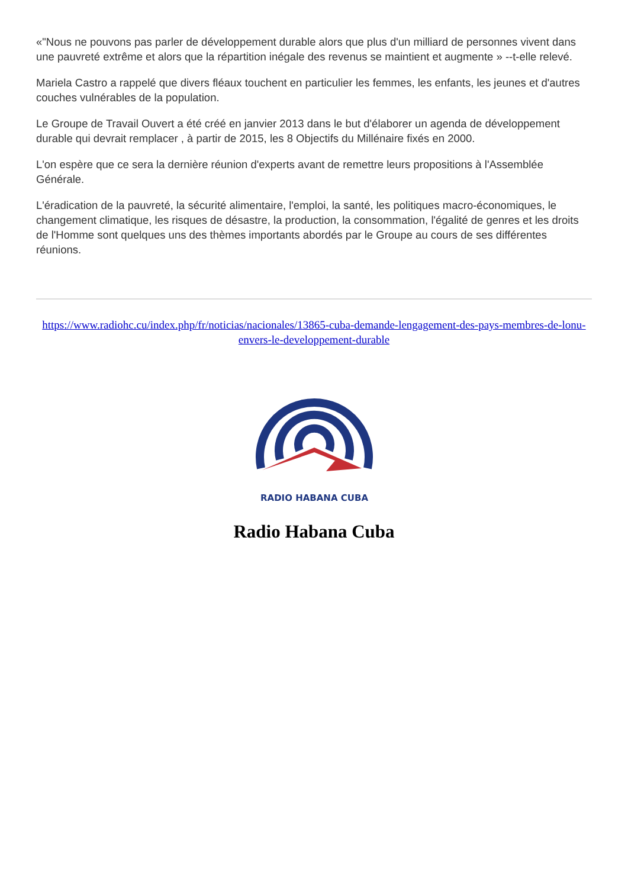«"Nous ne pouvons pas parler de développement durable alors que plus d'un milliard de personnes vivent dans une pauvreté extrême et alors que la répartition inégale des revenus se maintient et augmente » --t-elle relevé.
Mariela Castro a rappelé que divers fléaux touchent en particulier les femmes, les enfants, les jeunes et d'autres couches vulnérables de la population.
Le Groupe de Travail Ouvert a été créé en janvier 2013 dans le but d'élaborer un agenda de développement durable qui devrait remplacer , à partir de 2015, les 8 Objectifs du Millénaire fixés en 2000.
L'on espère que ce sera la dernière réunion d'experts avant de remettre leurs propositions à l'Assemblée Générale.
L'éradication de la pauvreté, la sécurité alimentaire, l'emploi, la santé, les politiques macro-économiques, le changement climatique, les risques de désastre, la production, la consommation, l'égalité de genres et les droits de l'Homme sont quelques uns des thèmes importants abordés par le Groupe au cours de ses différentes réunions.
https://www.radiohc.cu/index.php/fr/noticias/nacionales/13865-cuba-demande-lengagement-des-pays-membres-de-lonu-envers-le-developpement-durable
RADIO HABANA CUBA
Radio Habana Cuba